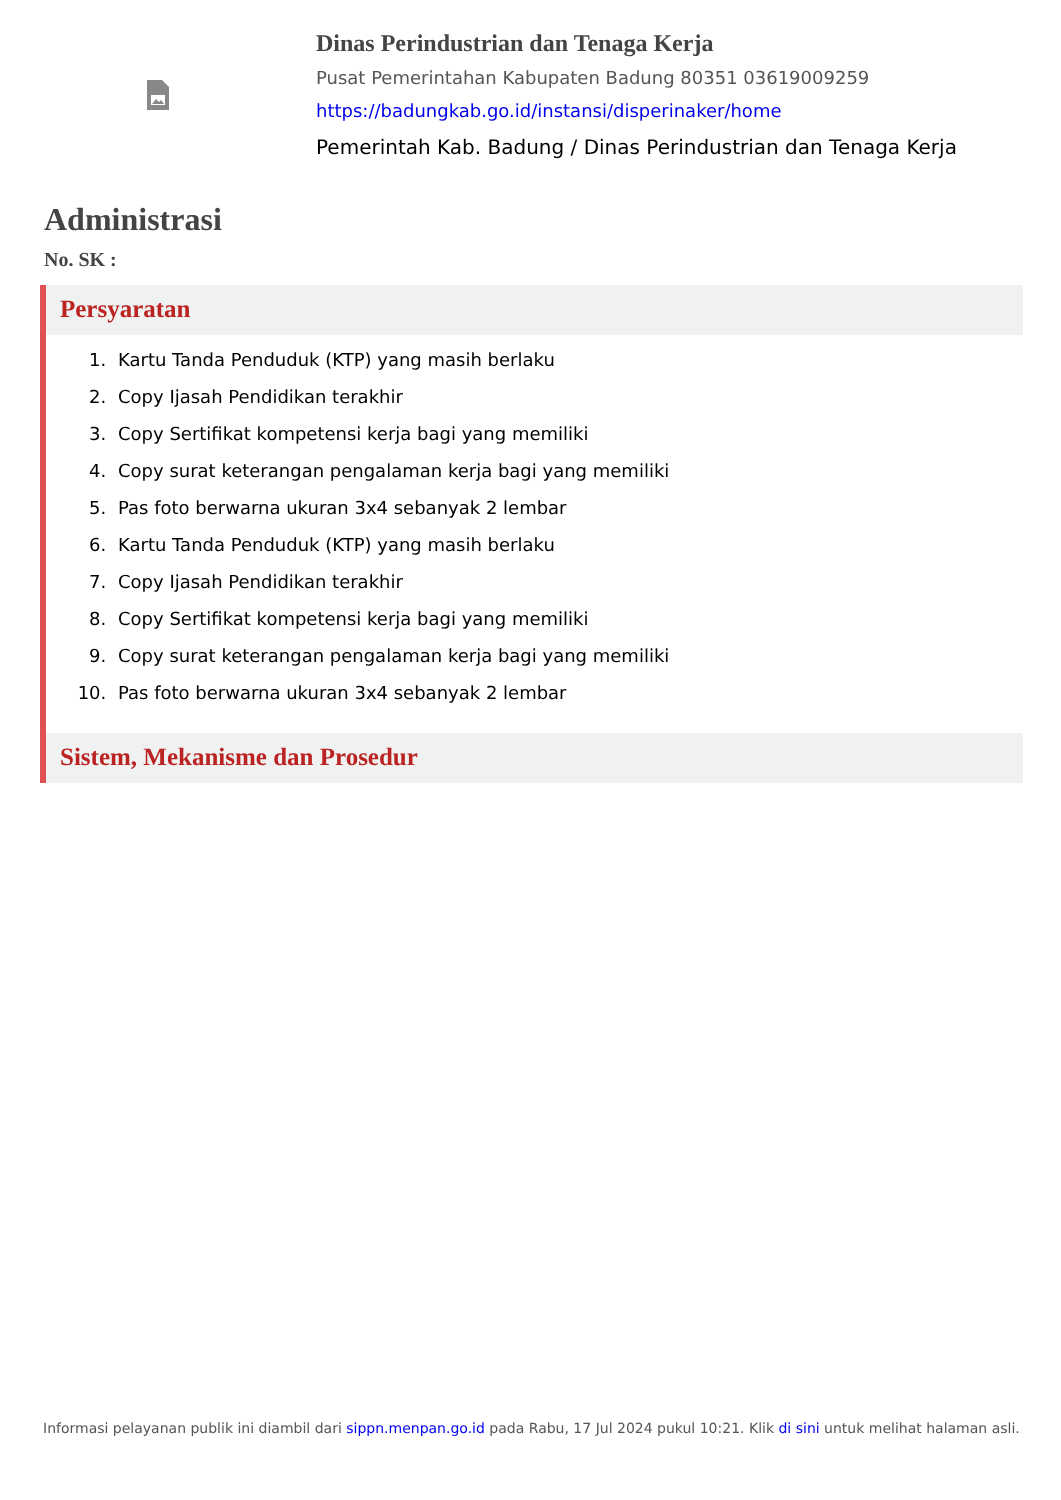Dinas Perindustrian dan Tenaga Kerja
Pusat Pemerintahan Kabupaten Badung 80351 03619009259
https://badungkab.go.id/instansi/disperinaker/home
Pemerintah Kab. Badung / Dinas Perindustrian dan Tenaga Kerja
Administrasi
No. SK :
Persyaratan
1. Kartu Tanda Penduduk (KTP) yang masih berlaku
2. Copy Ijasah Pendidikan terakhir
3. Copy Sertifikat kompetensi kerja bagi yang memiliki
4. Copy surat keterangan pengalaman kerja bagi yang memiliki
5. Pas foto berwarna ukuran 3x4 sebanyak 2 lembar
6. Kartu Tanda Penduduk (KTP) yang masih berlaku
7. Copy Ijasah Pendidikan terakhir
8. Copy Sertifikat kompetensi kerja bagi yang memiliki
9. Copy surat keterangan pengalaman kerja bagi yang memiliki
10. Pas foto berwarna ukuran 3x4 sebanyak 2 lembar
Sistem, Mekanisme dan Prosedur
Informasi pelayanan publik ini diambil dari sippn.menpan.go.id pada Rabu, 17 Jul 2024 pukul 10:21. Klik di sini untuk melihat halaman asli.